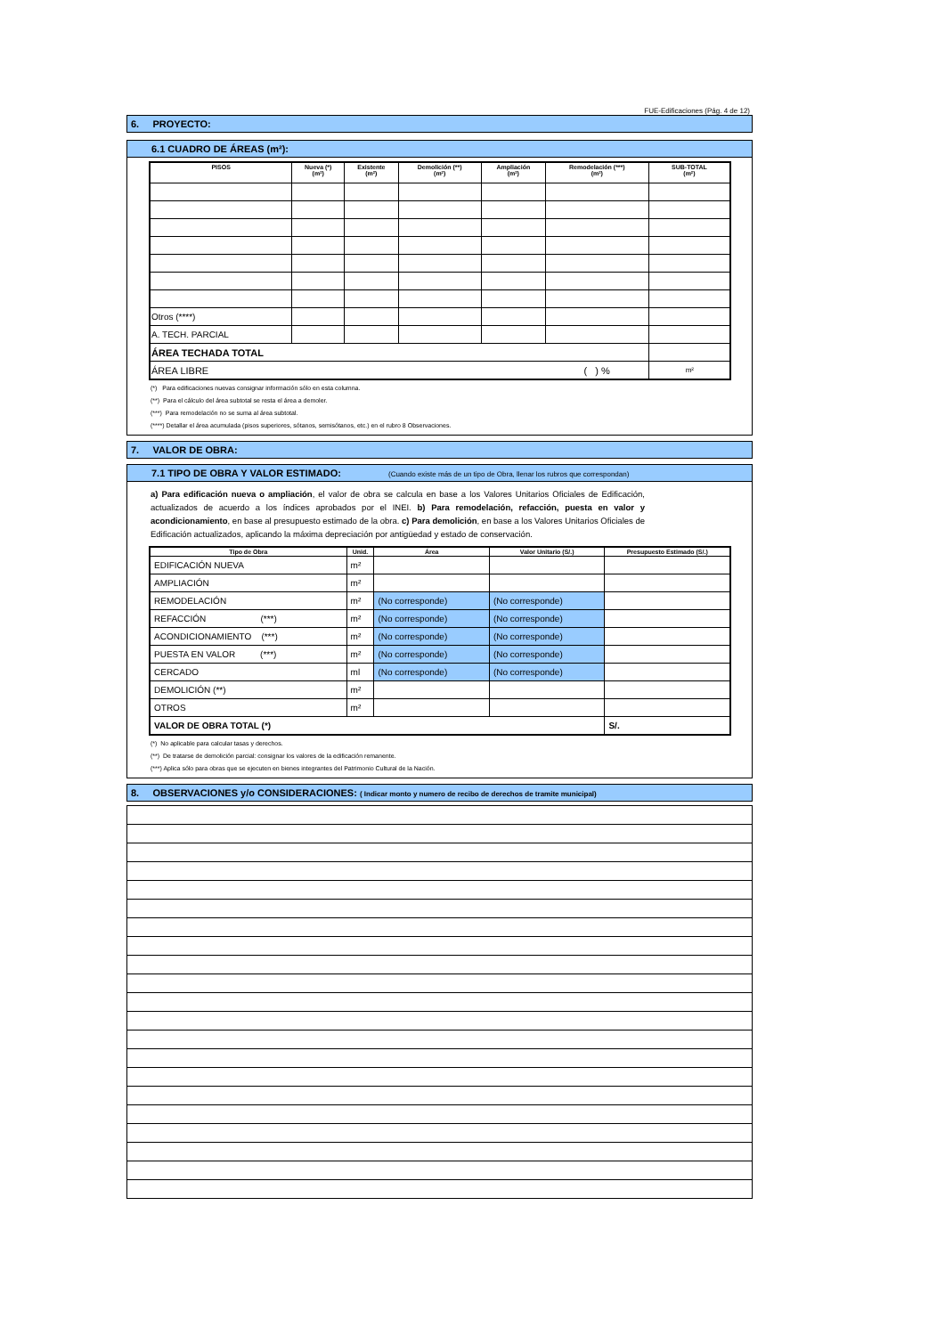FUE-Edificaciones (Pág. 4 de 12)
6. PROYECTO:
6.1 CUADRO DE ÁREAS (m²):
| PISOS | Nueva (*) (m²) | Existente (m²) | Demolición (**) (m²) | Ampliación (m²) | Remodelación (***) (m²) | SUB-TOTAL (m²) |
| --- | --- | --- | --- | --- | --- | --- |
| Otros (****) | | | | | | |
| A. TECH. PARCIAL | | | | | | |
| ÁREA TECHADA TOTAL | | | | | | |
| ÁREA LIBRE | | | | | ( ) % | m² |
(*) Para edificaciones nuevas consignar información sólo en esta columna.
(**) Para el cálculo del área subtotal se resta el área a demoler.
(***) Para remodelación no se suma al área subtotal.
(****) Detallar el área acumulada (pisos superiores, sótanos, semisótanos, etc.) en el rubro 8 Observaciones.
7. VALOR DE OBRA:
7.1 TIPO DE OBRA Y VALOR ESTIMADO: (Cuando existe más de un tipo de Obra, llenar los rubros que correspondan)
a) Para edificación nueva o ampliación, el valor de obra se calcula en base a los Valores Unitarios Oficiales de Edificación, actualizados de acuerdo a los índices aprobados por el INEI. b) Para remodelación, refacción, puesta en valor y acondicionamiento, en base al presupuesto estimado de la obra. c) Para demolición, en base a los Valores Unitarios Oficiales de Edificación actualizados, aplicando la máxima depreciación por antigüedad y estado de conservación.
| Tipo de Obra | Unid. | Área | Valor Unitario (S/.) | Presupuesto Estimado (S/.) |
| --- | --- | --- | --- | --- |
| EDIFICACIÓN NUEVA | m² | | | |
| AMPLIACIÓN | m² | | | |
| REMODELACIÓN | m² | (No corresponde) | (No corresponde) | |
| REFACCIÓN (***) | m² | (No corresponde) | (No corresponde) | |
| ACONDICIONAMIENTO (***) | m² | (No corresponde) | (No corresponde) | |
| PUESTA EN VALOR (***) | m² | (No corresponde) | (No corresponde) | |
| CERCADO | ml | (No corresponde) | (No corresponde) | |
| DEMOLICIÓN (**) | m² | | | |
| OTROS | m² | | | |
| VALOR DE OBRA TOTAL (*) | | | | S/. |
(*) No aplicable para calcular tasas y derechos.
(**) De tratarse de demolición parcial: consignar los valores de la edificación remanente.
(***) Aplica sólo para obras que se ejecuten en bienes integrantes del Patrimonio Cultural de la Nación.
8. OBSERVACIONES y/o CONSIDERACIONES: ( Indicar monto y numero de recibo de derechos de tramite municipal)